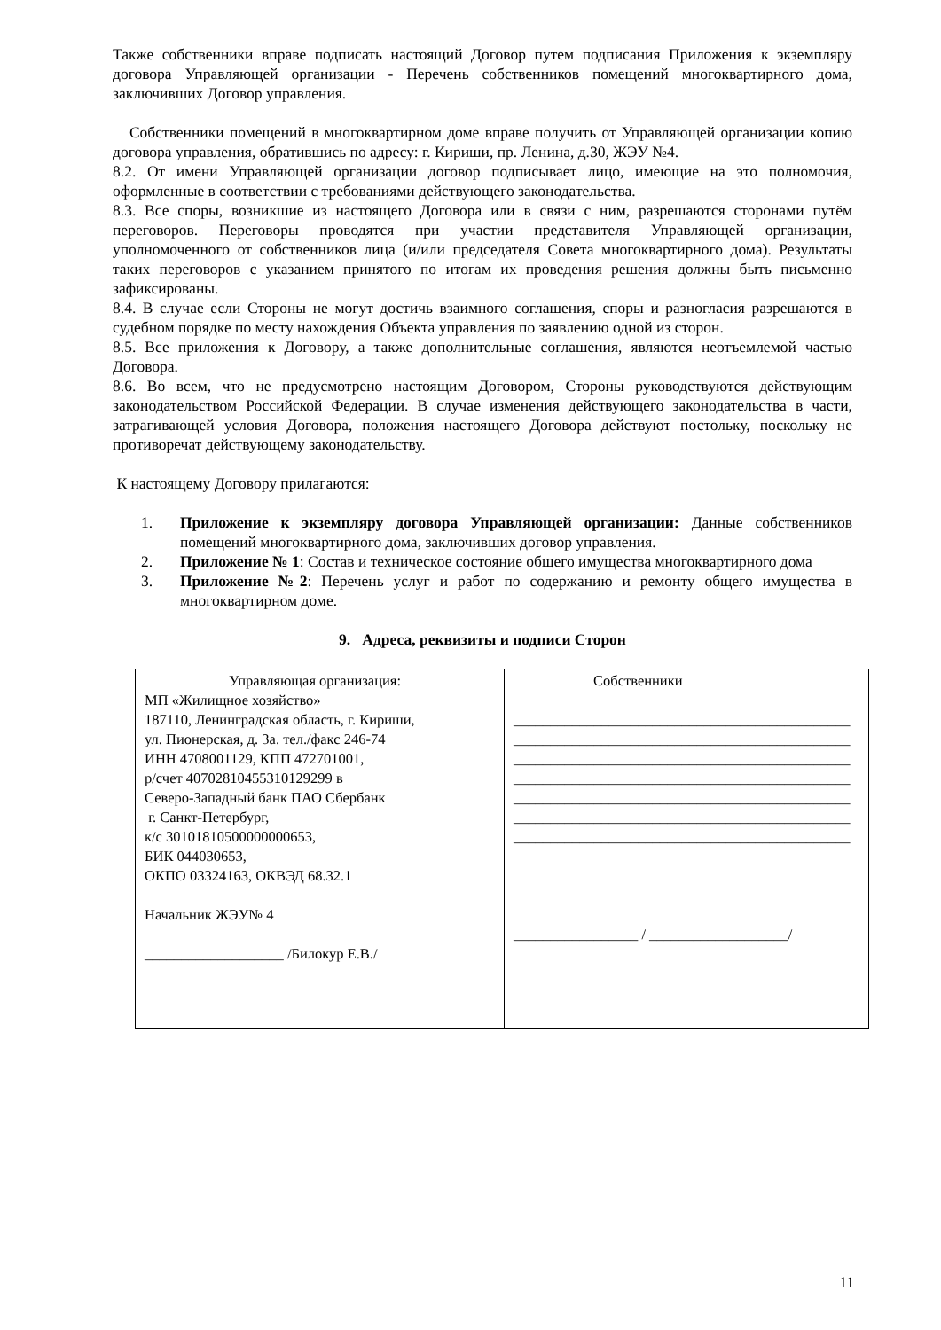Также собственники вправе подписать настоящий Договор путем подписания Приложения к экземпляру договора Управляющей организации - Перечень собственников помещений многоквартирного дома, заключивших Договор управления.
Собственники помещений в многоквартирном доме вправе получить от Управляющей организации копию договора управления, обратившись по адресу: г. Кириши, пр. Ленина, д.30, ЖЭУ №4.
8.2. От имени Управляющей организации договор подписывает лицо, имеющие на это полномочия, оформленные в соответствии с требованиями действующего законодательства.
8.3. Все споры, возникшие из настоящего Договора или в связи с ним, разрешаются сторонами путём переговоров. Переговоры проводятся при участии представителя Управляющей организации, уполномоченного от собственников лица (и/или председателя Совета многоквартирного дома). Результаты таких переговоров с указанием принятого по итогам их проведения решения должны быть письменно зафиксированы.
8.4. В случае если Стороны не могут достичь взаимного соглашения, споры и разногласия разрешаются в судебном порядке по месту нахождения Объекта управления по заявлению одной из сторон.
8.5. Все приложения к Договору, а также дополнительные соглашения, являются неотъемлемой частью Договора.
8.6. Во всем, что не предусмотрено настоящим Договором, Стороны руководствуются действующим законодательством Российской Федерации. В случае изменения действующего законодательства в части, затрагивающей условия Договора, положения настоящего Договора действуют постольку, поскольку не противоречат действующему законодательству.
К настоящему Договору прилагаются:
1. Приложение к экземпляру договора Управляющей организации: Данные собственников помещений многоквартирного дома, заключивших договор управления.
2. Приложение № 1: Состав и техническое состояние общего имущества многоквартирного дома
3. Приложение №2: Перечень услуг и работ по содержанию и ремонту общего имущества в многоквартирном доме.
9. Адреса, реквизиты и подписи Сторон
| Управляющая организация: МП «Жилищное хозяйство» 187110, Ленинградская область, г. Кириши, ул. Пионерская, д. 3а. тел./факс 246-74 ИНН 4708001129, КПП 472701001, р/счет 40702810455310129299 в Северо-Западный банк ПАО Сбербанк г. Санкт-Петербург, к/с 30101810500000000653, БИК 044030653, ОКПО 03324163, ОКВЭД 68.32.1 Начальник ЖЭУ№ 4 ___________________ /Билокур Е.В./ | Собственники ______________________________________________ ______________________________________________ ______________________________________________ ______________________________________________ ______________________________________________ ______________________________________________ ______________________________________________ _________________ / ___________________/ |
11